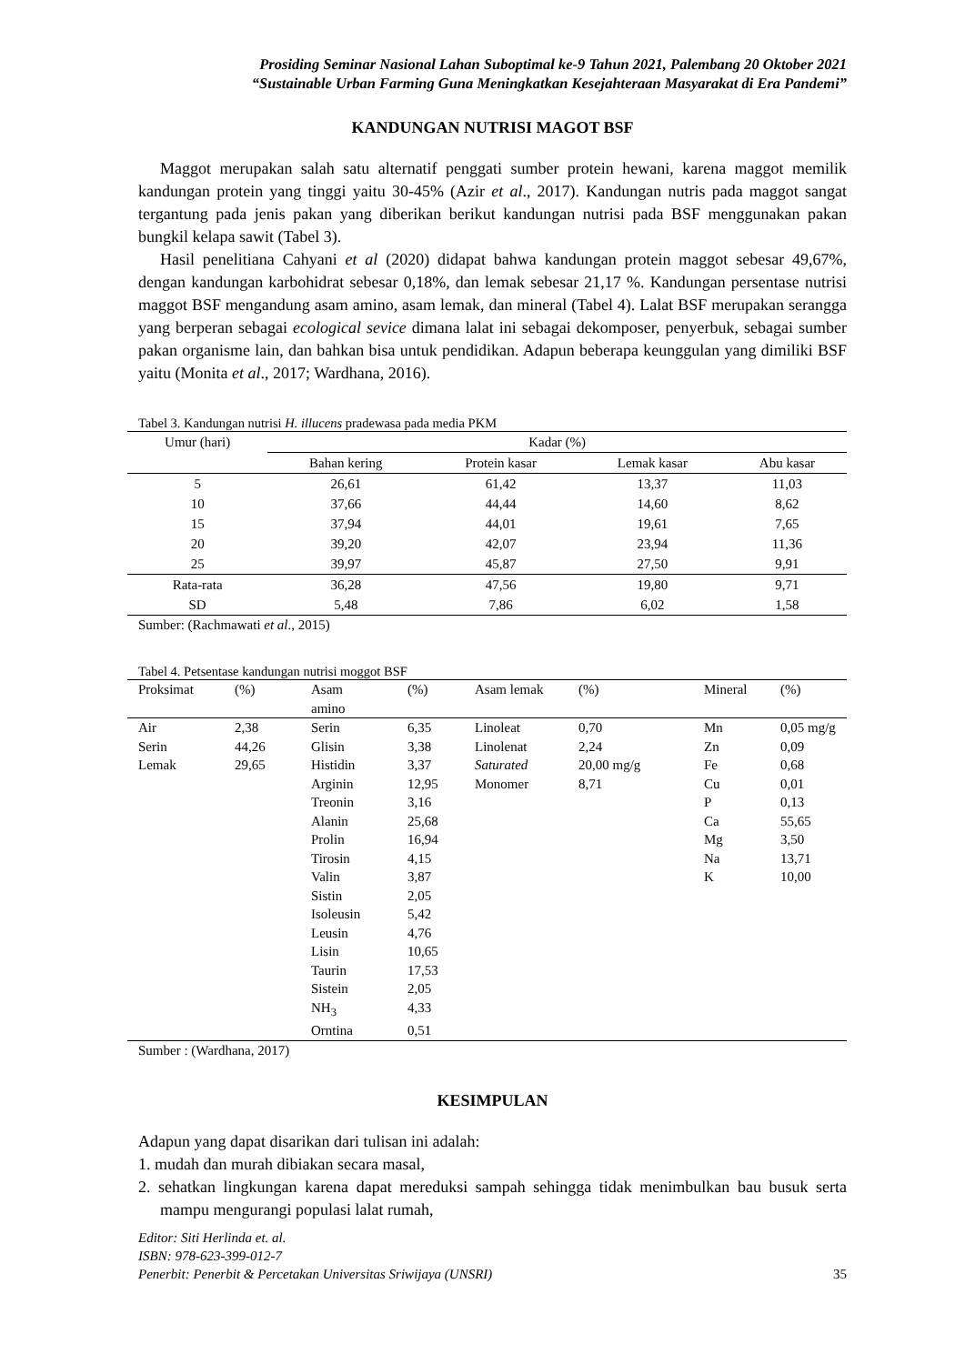Prosiding Seminar Nasional Lahan Suboptimal ke-9 Tahun 2021, Palembang 20 Oktober 2021
“Sustainable Urban Farming Guna Meningkatkan Kesejahteraan Masyarakat di Era Pandemi”
KANDUNGAN NUTRISI MAGOT BSF
Maggot merupakan salah satu alternatif penggati sumber protein hewani, karena maggot memilik kandungan protein yang tinggi yaitu 30-45% (Azir et al., 2017). Kandungan nutris pada maggot sangat tergantung pada jenis pakan yang diberikan berikut kandungan nutrisi pada BSF menggunakan pakan bungkil kelapa sawit (Tabel 3).
Hasil penelitiana Cahyani et al (2020) didapat bahwa kandungan protein maggot sebesar 49,67%, dengan kandungan karbohidrat sebesar 0,18%, dan lemak sebesar 21,17 %. Kandungan persentase nutrisi maggot BSF mengandung asam amino, asam lemak, dan mineral (Tabel 4). Lalat BSF merupakan serangga yang berperan sebagai ecological sevice dimana lalat ini sebagai dekomposer, penyerbuk, sebagai sumber pakan organisme lain, dan bahkan bisa untuk pendidikan. Adapun beberapa keunggulan yang dimiliki BSF yaitu (Monita et al., 2017; Wardhana, 2016).
Tabel 3. Kandungan nutrisi H. illucens pradewasa pada media PKM
| Umur (hari) | Kadar (%) | | | |
| --- | --- | --- | --- | --- |
| | Bahan kering | Protein kasar | Lemak kasar | Abu kasar |
| 5 | 26,61 | 61,42 | 13,37 | 11,03 |
| 10 | 37,66 | 44,44 | 14,60 | 8,62 |
| 15 | 37,94 | 44,01 | 19,61 | 7,65 |
| 20 | 39,20 | 42,07 | 23,94 | 11,36 |
| 25 | 39,97 | 45,87 | 27,50 | 9,91 |
| Rata-rata | 36,28 | 47,56 | 19,80 | 9,71 |
| SD | 5,48 | 7,86 | 6,02 | 1,58 |
Sumber: (Rachmawati et al., 2015)
Tabel 4. Petsentase kandungan nutrisi moggot BSF
| | Proksimat | (%) | Asam amino | (%) | Asam lemak | (%) | Mineral | (%) |
| | Air | 2,38 | Serin | 6,35 | Linoleat | 0,70 | Mn | 0,05 mg/g |
| | Serin | 44,26 | Glisin | 3,38 | Linolenat | 2,24 | Zn | 0,09 |
| | Lemak | 29,65 | Histidin | 3,37 | Saturated | 20,00 mg/g | Fe | 0,68 |
| | | | Arginin | 12,95 | Monomer | 8,71 | Cu | 0,01 |
| | | | Treonin | 3,16 | | | P | 0,13 |
| | | | Alanin | 25,68 | | | Ca | 55,65 |
| | | | Prolin | 16,94 | | | Mg | 3,50 |
| | | | Tirosin | 4,15 | | | Na | 13,71 |
| | | | Valin | 3,87 | | | K | 10,00 |
| | | | Sistin | 2,05 | | | | |
| | | | Isoleusin | 5,42 | | | | |
| | | | Leusin | 4,76 | | | | |
| | | | Lisin | 10,65 | | | | |
| | | | Taurin | 17,53 | | | | |
| | | | Sistein | 2,05 | | | | |
| | | | NH<sub>3</sub> | 4,33 | | | | |
| | | | Orntina | 0,51 | | | | |
Sumber : (Wardhana, 2017)
KESIMPULAN
Adapun yang dapat disarikan dari tulisan ini adalah:
1. mudah dan murah dibiakan secara masal,
2. sehatkan lingkungan karena dapat mereduksi sampah sehingga tidak menimbulkan bau busuk serta mampu mengurangi populasi lalat rumah,
Editor: Siti Herlinda et. al.
ISBN: 978-623-399-012-7
Penerbit: Penerbit & Percetakan Universitas Sriwijaya (UNSRI) 35